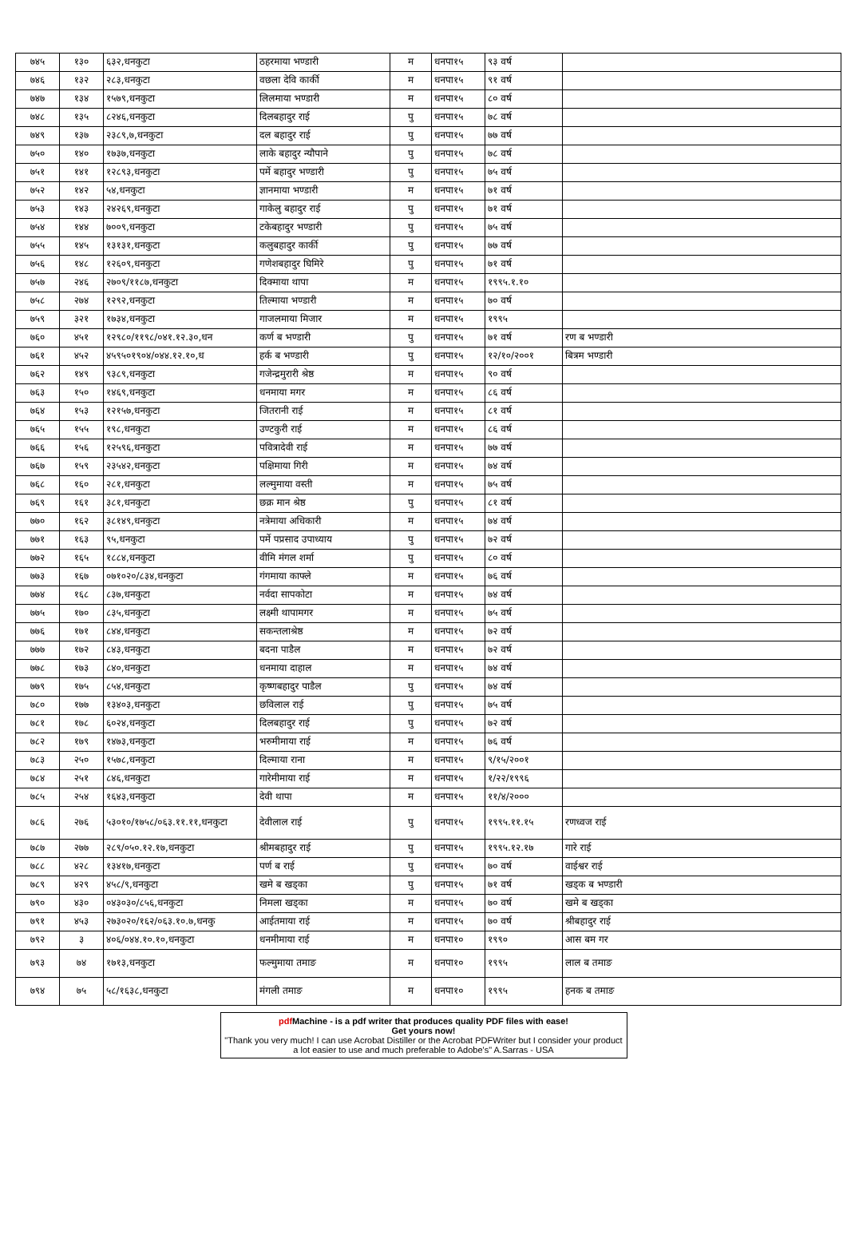| ७४५ | १३० | ६३२,धनकुटा | ठहरमाया भण्डारी | म | धनपा१५ | ९३ वर्ष | |
| ७४६ | १३२ | २८३,धनकुटा | वछला देवि कार्की | म | धनपा१५ | ९१ वर्ष | |
| ७४७ | १३४ | १५७९,धनकुटा | लिलमाया भण्डारी | म | धनपा१५ | ८० वर्ष | |
| ७४८ | १३५ | ८२४६,धनकुटा | दिलबहादुर राई | पु | धनपा१५ | ७८ वर्ष | |
| ७४९ | १३७ | २३८९,७,धनकुटा | दल बहादुर राई | पु | धनपा१५ | ७७ वर्ष | |
| ७५० | १४० | १७३७,धनकुटा | लाके बहादुर न्यौपाने | पु | धनपा१५ | ७८ वर्ष | |
| ७५१ | १४१ | १२८९३,धनकुटा | पर्मे बहादुर भण्डारी | पु | धनपा१५ | ७५ वर्ष | |
| ७५२ | १४२ | ५४,धनकुटा | ज्ञानमाया भण्डारी | म | धनपा१५ | ७१ वर्ष | |
| ७५३ | १४३ | २४२६९,धनकुटा | गाकेलु बहादुर राई | पु | धनपा१५ | ७१ वर्ष | |
| ७५४ | १४४ | ७००९,धनकुटा | टकेबहादुर भण्डारी | पु | धनपा१५ | ७५ वर्ष | |
| ७५५ | १४५ | १३१३१,धनकुटा | कलुबहादुर कार्की | पु | धनपा१५ | ७७ वर्ष | |
| ७५६ | १४८ | १२६०९,धनकुटा | गणेशबहादुर घिमिरे | पु | धनपा१५ | ७१ वर्ष | |
| ७५७ | २४६ | २७०९/११८७,धनकुटा | दिक्माया थापा | म | धनपा१५ | १९९५.१.१० | |
| ७५८ | २७४ | १२९२,धनकुटा | तिल्माया भण्डारी | म | धनपा१५ | ७० वर्ष | |
| ७५९ | ३२१ | १७३४,धनकुटा | गाजलमाया मिजार | म | धनपा१५ | १९९५ | |
| ७६० | ४५१ | १२९८०/११९८/०४१.१२.३०,धन | कर्ण ब भण्डारी | पु | धनपा१५ | ७१ वर्ष | रण ब भण्डारी |
| ७६१ | ४५२ | ४५९५०१९०४/०४४.१२.१०,ध | हर्क ब भण्डारी | पु | धनपा१५ | १२/१०/२००१ | बित्रम भण्डारी |
| ७६२ | १४९ | ९३८९,धनकुटा | गजेन्द्रमुरारी श्रेष्ठ | म | धनपा१५ | ९० वर्ष | |
| ७६३ | १५० | १४६९,धनकुटा | धनमाया मगर | म | धनपा१५ | ८६ वर्ष | |
| ७६४ | १५३ | १२१५७,धनकुटा | जितरानी राई | म | धनपा१५ | ८१ वर्ष | |
| ७६५ | १५५ | १९८,धनकुटा | उण्टकुरी राई | म | धनपा१५ | ८६ वर्ष | |
| ७६६ | १५६ | १२५९६,धनकुटा | पवित्रादेवी राई | म | धनपा१५ | ७७ वर्ष | |
| ७६७ | १५९ | २३५४२,धनकुटा | पक्षिमाया गिरी | म | धनपा१५ | ७४ वर्ष | |
| ७६८ | १६० | २८१,धनकुटा | लल्मुमाया वस्ती | म | धनपा१५ | ७५ वर्ष | |
| ७६९ | १६१ | ३८१,धनकुटा | छक्र मान श्रेष्ठ | पु | धनपा१५ | ८१ वर्ष | |
| ७७० | १६२ | ३८१४९,धनकुटा | नत्रेमाया अधिकारी | म | धनपा१५ | ७४ वर्ष | |
| ७७१ | १६३ | ९५,धनकुटा | पर्मे पप्रसाद उपाध्याय | पु | धनपा१५ | ७२ वर्ष | |
| ७७२ | १६५ | १८८४,धनकुटा | वीमि मंगल शर्मा | पु | धनपा१५ | ८० वर्ष | |
| ७७३ | १६७ | ०७१०२०/८३४,धनकुटा | गंगमाया काफ्ले | म | धनपा१५ | ७६ वर्ष | |
| ७७४ | १६८ | ८३७,धनकुटा | नर्वदा सापकोटा | म | धनपा१५ | ७४ वर्ष | |
| ७७५ | १७० | ८३५,धनकुटा | लक्ष्मी थापामगर | म | धनपा१५ | ७५ वर्ष | |
| ७७६ | १७१ | ८४४,धनकुटा | सकन्तलाश्रेष्ठ | म | धनपा१५ | ७२ वर्ष | |
| ७७७ | १७२ | ८४३,धनकुटा | बदना पाडैल | म | धनपा१५ | ७२ वर्ष | |
| ७७८ | १७३ | ८४०,धनकुटा | धनमाया दाहाल | म | धनपा१५ | ७४ वर्ष | |
| ७७९ | १७५ | ८५४,धनकुटा | कृष्णबहादुर पाडैल | पु | धनपा१५ | ७४ वर्ष | |
| ७८० | १७७ | १३४०३,धनकुटा | छविलाल राई | पु | धनपा१५ | ७५ वर्ष | |
| ७८१ | १७८ | ६०२४,धनकुटा | दिलबहादुर राई | पु | धनपा१५ | ७२ वर्ष | |
| ७८२ | १७९ | १४७३,धनकुटा | भरुमीमाया राई | म | धनपा१५ | ७६ वर्ष | |
| ७८३ | २५० | १५७८,धनकुटा | दिल्माया राना | म | धनपा१५ | ९/१५/२००१ | |
| ७८४ | २५१ | ८४६,धनकुटा | गारेमीमाया राई | म | धनपा१५ | १/२२/१९९६ | |
| ७८५ | २५४ | १६४३,धनकुटा | देवी थापा | म | धनपा१५ | ११/४/२००० | |
| ७८६ | २७६ | ५३०१०/१७५८/०६३.११.११,धनकुटा | देवीलाल राई | पु | धनपा१५ | १९९५.११.१५ | रणध्वज राई |
| ७८७ | २७७ | २८९/०५०.१२.१७,धनकुटा | श्रीमबहादुर राई | पु | धनपा१५ | १९९५.१२.१७ | गारे राई |
| ७८८ | ४२८ | १३४१७,धनकुटा | पर्ण ब राई | पु | धनपा१५ | ७० वर्ष | वाईश्वर राई |
| ७८९ | ४२९ | ४५८/९,धनकुटा | खमे ब खड्का | पु | धनपा१५ | ७१ वर्ष | खड्क ब भण्डारी |
| ७९० | ४३० | ०४३०३०/८५६,धनकुटा | निमला खड्का | म | धनपा१५ | ७० वर्ष | खमे ब खड्का |
| ७९१ | ४५३ | २७३०२०/१६२/०६३.१०.७,धनकु | आईतमाया राई | म | धनपा१५ | ७० वर्ष | श्रीबहादुर राई |
| ७९२ | ३ | ४०६/०४४.१०.१०,धनकुटा | धनमीमाया राई | म | धनपा१० | १९९० | आस बम गर |
| ७९३ | ७४ | १७१३,धनकुटा | फल्मुमाया तमाङ | म | धनपा१० | १९९५ | लाल ब तमाङ |
| ७९४ | ७५ | ५८/१६३८,धनकुटा | मंगली तमाङ | म | धनपा१० | १९९५ | हनक ब तमाङ |
pdf Machine - is a pdf writer that produces quality PDF files with ease!
Get yours now!
"Thank you very much! I can use Acrobat Distiller or the Acrobat PDFWriter but I consider your product a lot easier to use and much preferable to Adobe's" A.Sarras - USA